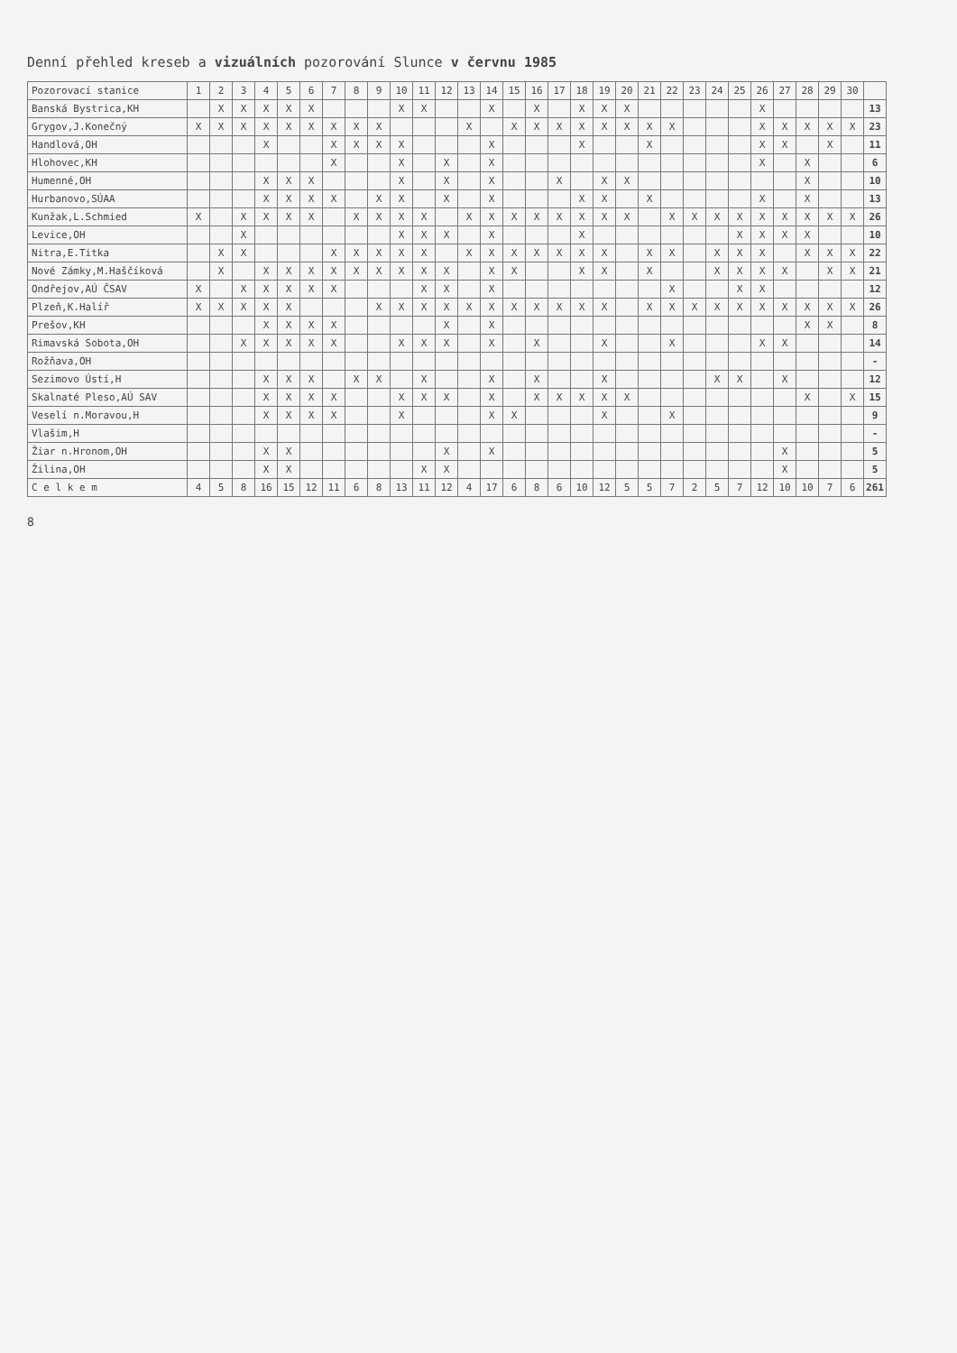Denní přehled kreseb a vizuálních pozorování Slunce v červnu 1985
| Pozorovací stanice | 1 | 2 | 3 | 4 | 5 | 6 | 7 | 8 | 9 | 10 | 11 | 12 | 13 | 14 | 15 | 16 | 17 | 18 | 19 | 20 | 21 | 22 | 23 | 24 | 25 | 26 | 27 | 28 | 29 | 30 | |
| --- | --- | --- | --- | --- | --- | --- | --- | --- | --- | --- | --- | --- | --- | --- | --- | --- | --- | --- | --- | --- | --- | --- | --- | --- | --- | --- | --- | --- | --- | --- | --- |
| Banská Bystrica,KH | | X | X | X | X | X | | | | X | X | | | X | | X | | X | X | X | | | | | | X | | | | | 13 |
| Grygov,J.Konečný | X | X | X | X | X | X | X | X | X | | | | X | | X | X | X | X | X | X | X | X | | | | X | X | X | X | X | 23 |
| Handlová,OH | | | | X | | | X | X | X | X | | | | X | | | | X | | | X | | | | | X | X | | X | | 11 |
| Hlohovec,KH | | | | | | | X | | | X | | X | | X | | | | | | | | | | | | X | | X | | | 6 |
| Humenné,OH | | | | X | X | X | | | | X | | X | | X | | | X | | X | X | | | | | | | | X | | | 10 |
| Hurbanovo,SÚAA | | | | X | X | X | X | | X | X | | X | | X | | | | X | X | | X | | | | | X | | X | | | 13 |
| Kunžak,L.Schmied | X | | X | X | X | X | | X | X | X | X | | X | X | X | X | X | X | X | X | | X | X | X | X | X | X | X | X | X | 26 |
| Levice,OH | | | X | | | | | | | X | X | X | | X | | | | X | | | | | | | X | X | X | X | | | 10 |
| Nitra,E.Titka | | X | X | | | | X | X | X | X | X | | X | X | X | X | X | X | X | | X | X | | X | X | X | | X | X | X | 22 |
| Nové Zámky,M.Haščíková | | X | | X | X | X | X | X | X | X | X | X | | X | X | | | X | X | | X | | | X | X | X | X | | X | X | 21 |
| Ondřejov,AÚ ČSAV | X | | X | X | X | X | X | | | | X | X | | X | | | | | | | | X | | | X | X | | | | | 12 |
| Plzeň,K.Halíř | X | X | X | X | X | | | | X | X | X | X | X | X | X | X | X | X | X | | X | X | X | X | X | X | X | X | X | X | 26 |
| Prešov,KH | | | | X | X | X | X | | | | | X | | X | | | | | | | | | | | | | | X | X | | 8 |
| Rimavská Sobota,OH | | | X | X | X | X | X | | | X | X | X | | X | | X | | | X | | | X | | | | X | X | | | | 14 |
| Rožňava,OH | | | | | | | | | | | | | | | | | | | | | | | | | | | | | | | - |
| Sezimovo Ústí,H | | | | X | X | X | | X | X | | X | | | X | | X | | | X | | | | | X | X | | X | | | | 12 |
| Skalnaté Pleso,AÚ SAV | | | | X | X | X | X | | | X | X | X | | X | | X | X | X | X | X | | | | | | | | X | | X | 15 |
| Veselí n.Moravou,H | | | | X | X | X | X | | | X | | | | X | X | | | | X | | | X | | | | | | | | | 9 |
| Vlašim,H | | | | | | | | | | | | | | | | | | | | | | | | | | | | | | | - |
| Žiar n.Hronom,OH | | | | X | X | | | | | | | X | | X | | | | | | | | | | | | | X | | | | 5 |
| Žilina,OH | | | | X | X | | | | | | X | X | | | | | | | | | | | | | | | X | | | | 5 |
| C e l k e m | 4 | 5 | 8 | 16 | 15 | 12 | 11 | 6 | 8 | 13 | 11 | 12 | 4 | 17 | 6 | 8 | 6 | 10 | 12 | 5 | 5 | 7 | 2 | 5 | 7 | 12 | 10 | 10 | 7 | 6 | 261 |
8